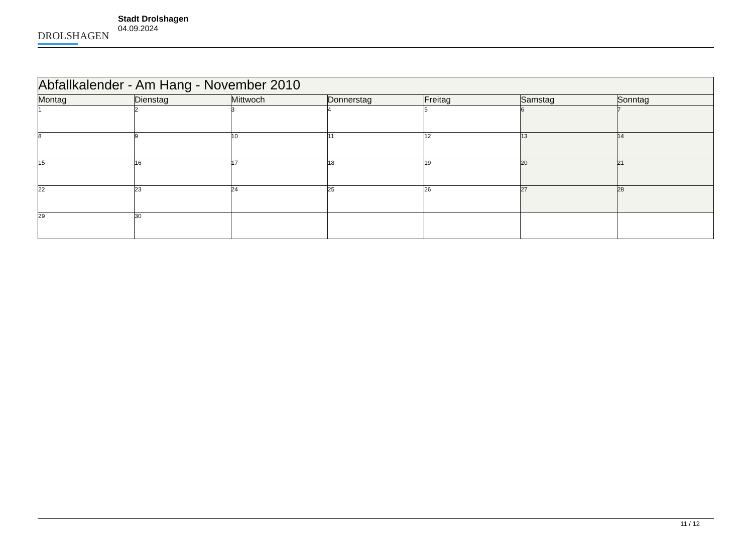DROLSHAGEN
Stadt Drolshagen
04.09.2024
| Abfallkalender - Am Hang - November 2010 | | | | | | |
| --- | --- | --- | --- | --- | --- | --- |
| Montag | Dienstag | Mittwoch | Donnerstag | Freitag | Samstag | Sonntag |
| 1 | 2 | 3 | 4 | 5 | 6 | 7 |
| 8 | 9 | 10 | 11 | 12 | 13 | 14 |
| 15 | 16 | 17 | 18 | 19 | 20 | 21 |
| 22 | 23 | 24 | 25 | 26 | 27 | 28 |
| 29 | 30 | | | | | |
11 / 12